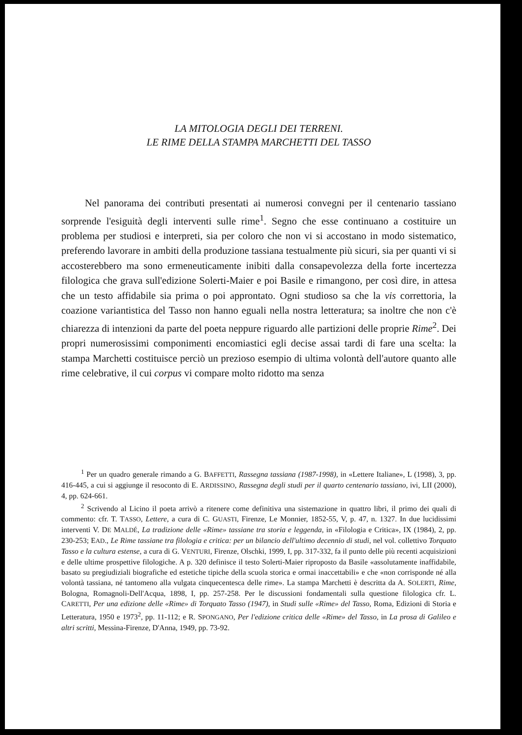LA MITOLOGIA DEGLI DEI TERRENI.
LE RIME DELLA STAMPA MARCHETTI DEL TASSO
Nel panorama dei contributi presentati ai numerosi convegni per il centenario tassiano sorprende l'esiguità degli interventi sulle rime<sup>1</sup>. Segno che esse continuano a costituire un problema per studiosi e interpreti, sia per coloro che non vi si accostano in modo sistematico, preferendo lavorare in ambiti della produzione tassiana testualmente più sicuri, sia per quanti vi si accosterebbero ma sono ermeneuticamente inibiti dalla consapevolezza della forte incertezza filologica che grava sull'edizione Solerti-Maier e poi Basile e rimangono, per così dire, in attesa che un testo affidabile sia prima o poi approntato. Ogni studioso sa che la vis correttoria, la coazione variantistica del Tasso non hanno eguali nella nostra letteratura; sa inoltre che non c'è chiarezza di intenzioni da parte del poeta neppure riguardo alle partizioni delle proprie Rime<sup>2</sup>. Dei propri numerosissimi componimenti encomiastici egli decise assai tardi di fare una scelta: la stampa Marchetti costituisce perciò un prezioso esempio di ultima volontà dell'autore quanto alle rime celebrative, il cui corpus vi compare molto ridotto ma senza
<sup>1</sup> Per un quadro generale rimando a G. BAFFETTI, Rassegna tassiana (1987-1998), in «Lettere Italiane», L (1998), 3, pp. 416-445, a cui si aggiunge il resoconto di E. ARDISSINO, Rassegna degli studi per il quarto centenario tassiano, ivi, LII (2000), 4, pp. 624-661.
<sup>2</sup> Scrivendo al Licino il poeta arrivò a ritenere come definitiva una sistemazione in quattro libri, il primo dei quali di commento: cfr. T. TASSO, Lettere, a cura di C. GUASTI, Firenze, Le Monnier, 1852-55, V, p. 47, n. 1327. In due lucidissimi interventi V. DE MALDÉ, La tradizione delle «Rime» tassiane tra storia e leggenda, in «Filologia e Critica», IX (1984), 2, pp. 230-253; EAD., Le Rime tassiane tra filologia e critica: per un bilancio dell'ultimo decennio di studi, nel vol. collettivo Torquato Tasso e la cultura estense, a cura di G. VENTURI, Firenze, Olschki, 1999, I, pp. 317-332, fa il punto delle più recenti acquisizioni e delle ultime prospettive filologiche. A p. 320 definisce il testo Solerti-Maier riproposto da Basile «assolutamente inaffidabile, basato su pregiudiziali biografiche ed estetiche tipiche della scuola storica e ormai inaccettabili» e che «non corrisponde né alla volontà tassiana, né tantomeno alla vulgata cinquecentesca delle rime». La stampa Marchetti è descritta da A. SOLERTI, Rime, Bologna, Romagnoli-Dell'Acqua, 1898, I, pp. 257-258. Per le discussioni fondamentali sulla questione filologica cfr. L. CARETTI, Per una edizione delle «Rime» di Torquato Tasso (1947), in Studi sulle «Rime» del Tasso, Roma, Edizioni di Storia e Letteratura, 1950 e 1973<sup>2</sup>, pp. 11-112; e R. SPONGANO, Per l'edizione critica delle «Rime» del Tasso, in La prosa di Galileo e altri scritti, Messina-Firenze, D'Anna, 1949, pp. 73-92.